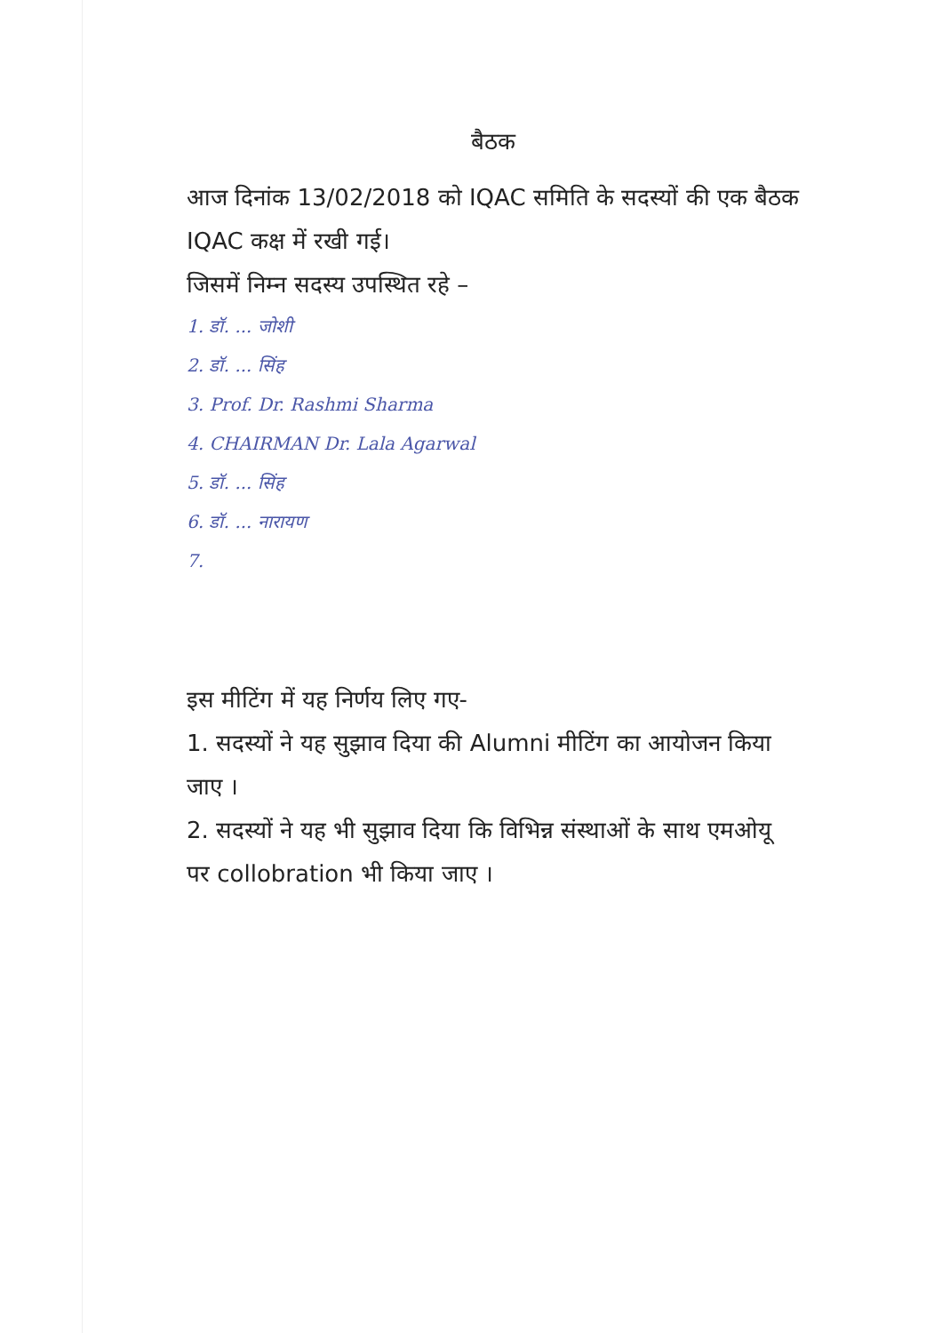बैठक
आज दिनांक 13/02/2018 को IQAC समिति के सदस्यों की एक बैठक IQAC कक्ष में रखी गई।
जिसमें निम्न सदस्य उपस्थित रहे –
1. डॉ. ... जोशी
2. डॉ. ... सिंह
3. Prof. Dr. Rashmi Sharma
4. CHAIRMAN Dr. Lala Agarwal
5. डॉ. ... सिंह
6. डॉ. ... नारायण
7.
इस मीटिंग में यह निर्णय लिए गए-
1. सदस्यों ने यह सुझाव दिया की Alumni मीटिंग का आयोजन किया जाए ।
2. सदस्यों ने यह भी सुझाव दिया कि विभिन्न संस्थाओं के साथ एमओयू पर collobration भी किया जाए ।